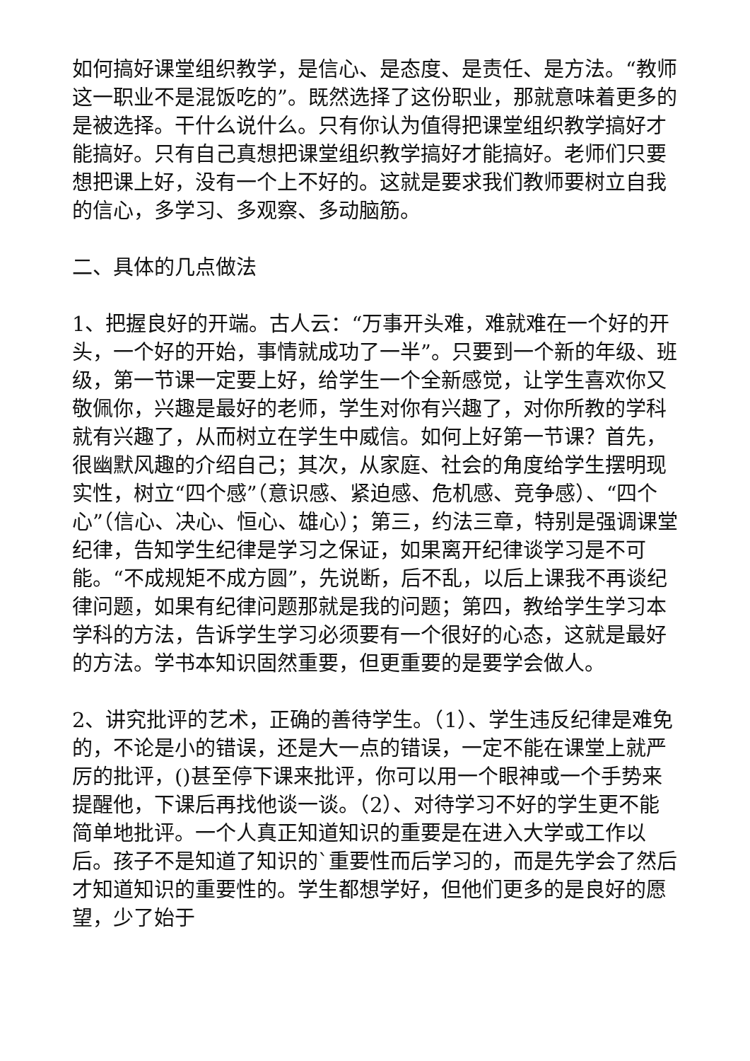如何搞好课堂组织教学，是信心、是态度、是责任、是方法。“教师这一职业不是混饭吃的”。既然选择了这份职业，那就意味着更多的是被选择。干什么说什么。只有你认为值得把课堂组织教学搞好才能搞好。只有自己真想把课堂组织教学搞好才能搞好。老师们只要想把课上好，没有一个上不好的。这就是要求我们教师要树立自我的信心，多学习、多观察、多动脑筋。
二、具体的几点做法
1、把握良好的开端。古人云：“万事开头难，难就难在一个好的开头，一个好的开始，事情就成功了一半”。只要到一个新的年级、班级，第一节课一定要上好，给学生一个全新感觉，让学生喜欢你又敬佩你，兴趣是最好的老师，学生对你有兴趣了，对你所教的学科就有兴趣了，从而树立在学生中威信。如何上好第一节课？首先，很幽默风趣的介绍自己；其次，从家庭、社会的角度给学生摆明现实性，树立“四个感”（意识感、紧迫感、危机感、竞争感）、“四个心”（信心、决心、恒心、雄心）；第三，约法三章，特别是强调课堂纪律，告知学生纪律是学习之保证，如果离开纪律谈学习是不可能。“不成规矩不成方圆”，先说断，后不乱，以后上课我不再谈纪律问题，如果有纪律问题那就是我的问题；第四，教给学生学习本学科的方法，告诉学生学习必须要有一个很好的心态，这就是最好的方法。学书本知识固然重要，但更重要的是要学会做人。
2、讲究批评的艺术，正确的善待学生。（1）、学生违反纪律是难免的，不论是小的错误，还是大一点的错误，一定不能在课堂上就严厉的批评，()甚至停下课来批评，你可以用一个眼神或一个手势来提醒他，下课后再找他谈一谈。（2）、对待学习不好的学生更不能简单地批评。一个人真正知道知识的重要是在进入大学或工作以后。孩子不是知道了知识的`重要性而后学习的，而是先学会了然后才知道知识的重要性的。学生都想学好，但他们更多的是良好的愿望，少了始于